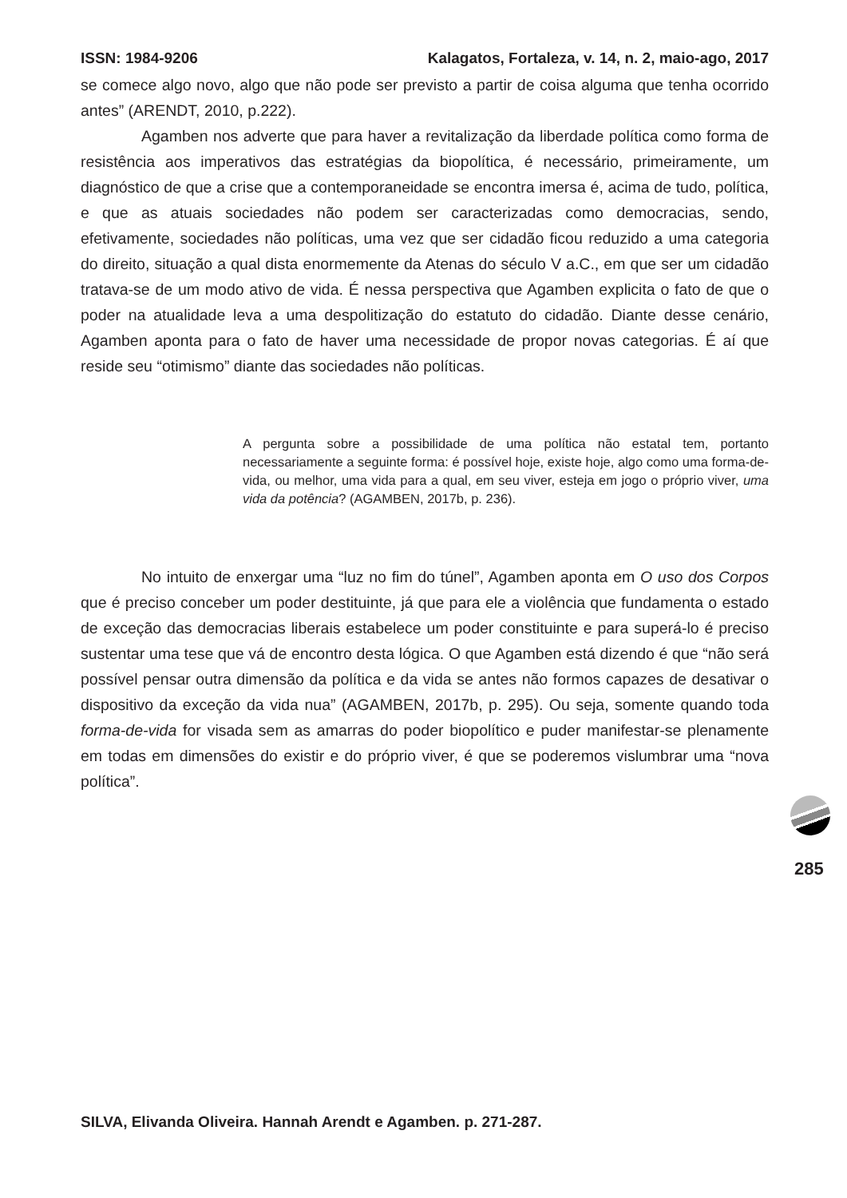ISSN: 1984-9206 Kalagatos, Fortaleza, v. 14, n. 2, maio-ago, 2017
se comece algo novo, algo que não pode ser previsto a partir de coisa alguma que tenha ocorrido antes” (ARENDT, 2010, p.222).
Agamben nos adverte que para haver a revitalização da liberdade política como forma de resistência aos imperativos das estratégias da biopolítica, é necessário, primeiramente, um diagnóstico de que a crise que a contemporaneidade se encontra imersa é, acima de tudo, política, e que as atuais sociedades não podem ser caracterizadas como democracias, sendo, efetivamente, sociedades não políticas, uma vez que ser cidadão ficou reduzido a uma categoria do direito, situação a qual dista enormemente da Atenas do século V a.C., em que ser um cidadão tratava-se de um modo ativo de vida. É nessa perspectiva que Agamben explicita o fato de que o poder na atualidade leva a uma despolitização do estatuto do cidadão. Diante desse cenário, Agamben aponta para o fato de haver uma necessidade de propor novas categorias. É aí que reside seu “otimismo” diante das sociedades não políticas.
A pergunta sobre a possibilidade de uma política não estatal tem, portanto necessariamente a seguinte forma: é possível hoje, existe hoje, algo como uma forma-de-vida, ou melhor, uma vida para a qual, em seu viver, esteja em jogo o próprio viver, uma vida da potência? (AGAMBEN, 2017b, p. 236).
No intuito de enxergar uma “luz no fim do túnel”, Agamben aponta em O uso dos Corpos que é preciso conceber um poder destituinte, já que para ele a violência que fundamenta o estado de exceção das democracias liberais estabelece um poder constituinte e para superá-lo é preciso sustentar uma tese que vá de encontro desta lógica. O que Agamben está dizendo é que “não será possível pensar outra dimensão da política e da vida se antes não formos capazes de desativar o dispositivo da exceção da vida nua” (AGAMBEN, 2017b, p. 295). Ou seja, somente quando toda forma-de-vida for visada sem as amarras do poder biopolítico e puder manifestar-se plenamente em todas em dimensões do existir e do próprio viver, é que se poderemos vislumbrar uma “nova política”.
285
SILVA, Elivanda Oliveira. Hannah Arendt e Agamben. p. 271-287.